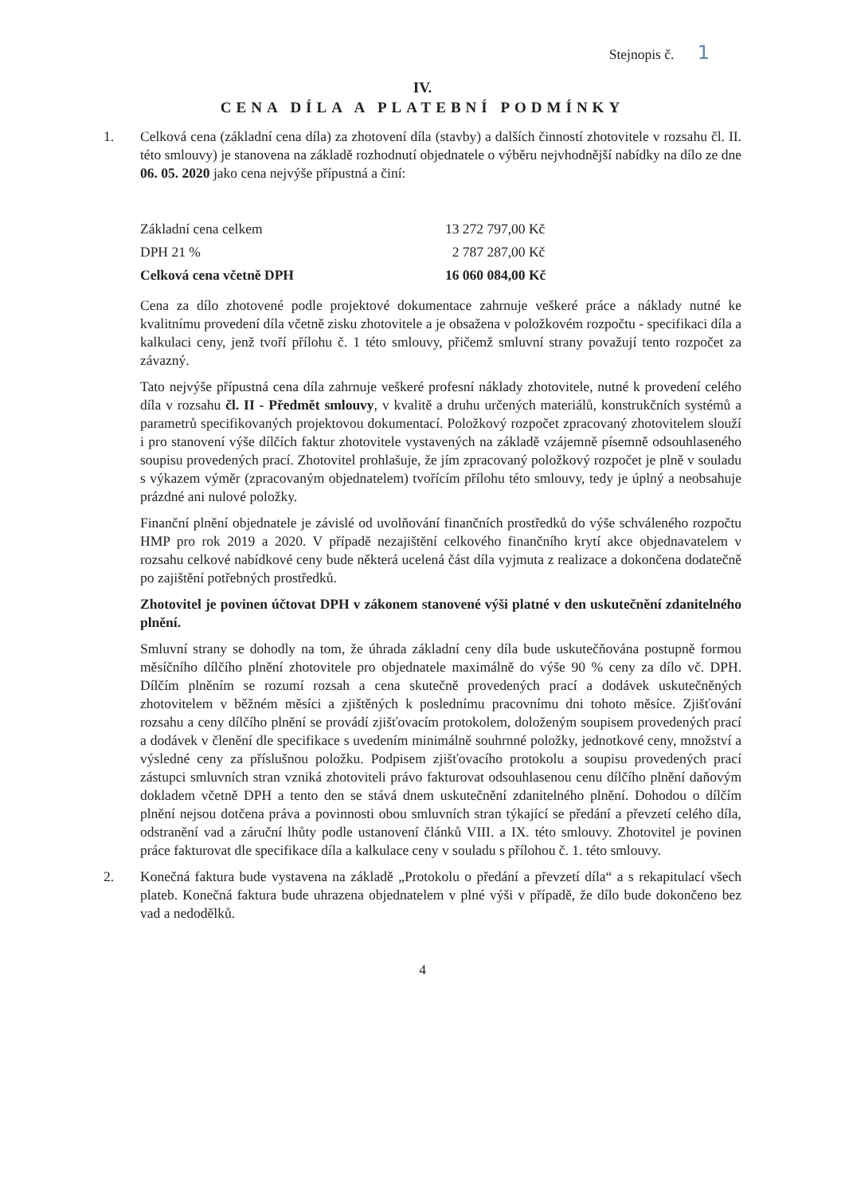Stejnopis č. 1
IV.
CENA DÍLA A PLATEBNÍ PODMÍNKY
1. Celková cena (základní cena díla) za zhotovení díla (stavby) a dalších činností zhotovitele v rozsahu čl. II. této smlouvy) je stanovena na základě rozhodnutí objednatele o výběru nejvhodnější nabídky na dílo ze dne 06. 05. 2020 jako cena nejvýše přípustná a činí:
| Základní cena celkem | 13 272 797,00 Kč |
| DPH 21 % | 2 787 287,00 Kč |
| Celková cena včetně DPH | 16 060 084,00 Kč |
Cena za dílo zhotovené podle projektové dokumentace zahrnuje veškeré práce a náklady nutné ke kvalitnímu provedení díla včetně zisku zhotovitele a je obsažena v položkovém rozpočtu - specifikaci díla a kalkulaci ceny, jenž tvoří přílohu č. 1 této smlouvy, přičemž smluvní strany považují tento rozpočet za závazný.
Tato nejvýše přípustná cena díla zahrnuje veškeré profesní náklady zhotovitele, nutné k provedení celého díla v rozsahu čl. II - Předmět smlouvy, v kvalitě a druhu určených materiálů, konstrukčních systémů a parametrů specifikovaných projektovou dokumentací. Položkový rozpočet zpracovaný zhotovitelem slouží i pro stanovení výše dílčích faktur zhotovitele vystavených na základě vzájemně písemně odsouhlaseného soupisu provedených prací. Zhotovitel prohlašuje, že jím zpracovaný položkový rozpočet je plně v souladu s výkazem výměr (zpracovaným objednatelem) tvořícím přílohu této smlouvy, tedy je úplný a neobsahuje prázdné ani nulové položky.
Finanční plnění objednatele je závislé od uvolňování finančních prostředků do výše schváleného rozpočtu HMP pro rok 2019 a 2020. V případě nezajištění celkového finančního krytí akce objednavatelem v rozsahu celkové nabídkové ceny bude některá ucelená část díla vyjmuta z realizace a dokončena dodatečně po zajištění potřebných prostředků.
Zhotovitel je povinen účtovat DPH v zákonem stanovené výši platné v den uskutečnění zdanitelného plnění.
Smluvní strany se dohodly na tom, že úhrada základní ceny díla bude uskutečňována postupně formou měsíčního dílčího plnění zhotovitele pro objednatele maximálně do výše 90 % ceny za dílo vč. DPH. Dílčím plněním se rozumí rozsah a cena skutečně provedených prací a dodávek uskutečněných zhotovitelem v běžném měsíci a zjištěných k poslednímu pracovnímu dni tohoto měsíce. Zjišťování rozsahu a ceny dílčího plnění se provádí zjišťovacím protokolem, doloženým soupisem provedených prací a dodávek v členění dle specifikace s uvedením minimálně souhrnné položky, jednotkové ceny, množství a výsledné ceny za příslušnou položku. Podpisem zjišťovacího protokolu a soupisu provedených prací zástupci smluvních stran vzniká zhotoviteli právo fakturovat odsouhlasenou cenu dílčího plnění daňovým dokladem včetně DPH a tento den se stává dnem uskutečnění zdanitelného plnění. Dohodou o dílčím plnění nejsou dotčena práva a povinnosti obou smluvních stran týkající se předání a převzetí celého díla, odstranění vad a záruční lhůty podle ustanovení článků VIII. a IX. této smlouvy. Zhotovitel je povinen práce fakturovat dle specifikace díla a kalkulace ceny v souladu s přílohou č. 1. této smlouvy.
2. Konečná faktura bude vystavena na základě „Protokolu o předání a převzetí díla“ a s rekapitulací všech plateb. Konečná faktura bude uhrazena objednatelem v plné výši v případě, že dílo bude dokončeno bez vad a nedodělků.
4